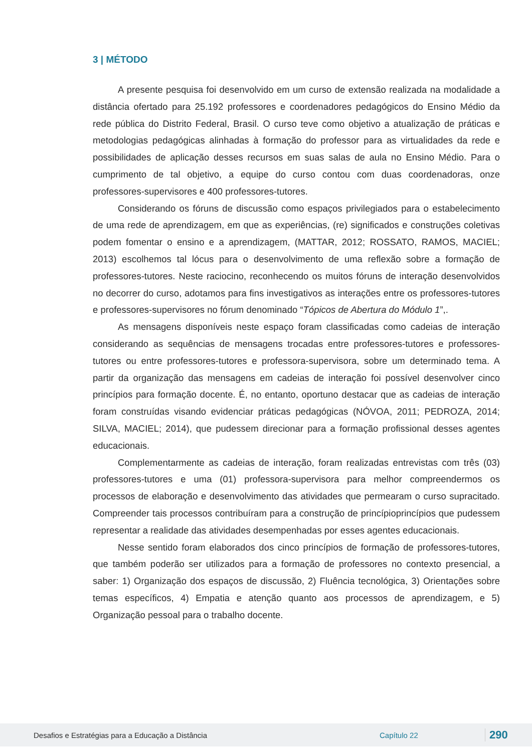3 | MÉTODO
A presente pesquisa foi desenvolvido em um curso de extensão realizada na modalidade a distância ofertado para 25.192 professores e coordenadores pedagógicos do Ensino Médio da rede pública do Distrito Federal, Brasil. O curso teve como objetivo a atualização de práticas e metodologias pedagógicas alinhadas à formação do professor para as virtualidades da rede e possibilidades de aplicação desses recursos em suas salas de aula no Ensino Médio. Para o cumprimento de tal objetivo, a equipe do curso contou com duas coordenadoras, onze professores-supervisores e 400 professores-tutores.
Considerando os fóruns de discussão como espaços privilegiados para o estabelecimento de uma rede de aprendizagem, em que as experiências, (re) significados e construções coletivas podem fomentar o ensino e a aprendizagem, (MATTAR, 2012; ROSSATO, RAMOS, MACIEL; 2013) escolhemos tal lócus para o desenvolvimento de uma reflexão sobre a formação de professores-tutores. Neste raciocino, reconhecendo os muitos fóruns de interação desenvolvidos no decorrer do curso, adotamos para fins investigativos as interações entre os professores-tutores e professores-supervisores no fórum denominado “Tópicos de Abertura do Módulo 1”,.
As mensagens disponíveis neste espaço foram classificadas como cadeias de interação considerando as sequências de mensagens trocadas entre professores-tutores e professores-tutores ou entre professores-tutores e professora-supervisora, sobre um determinado tema. A partir da organização das mensagens em cadeias de interação foi possível desenvolver cinco princípios para formação docente. É, no entanto, oportuno destacar que as cadeias de interação foram construídas visando evidenciar práticas pedagógicas (NÓVOA, 2011; PEDROZA, 2014; SILVA, MACIEL; 2014), que pudessem direcionar para a formação profissional desses agentes educacionais.
Complementarmente as cadeias de interação, foram realizadas entrevistas com três (03) professores-tutores e uma (01) professora-supervisora para melhor compreendermos os processos de elaboração e desenvolvimento das atividades que permearam o curso supracitado. Compreender tais processos contribuíram para a construção de princípioprincípios que pudessem representar a realidade das atividades desempenhadas por esses agentes educacionais.
Nesse sentido foram elaborados dos cinco princípios de formação de professores-tutores, que também poderão ser utilizados para a formação de professores no contexto presencial, a saber: 1) Organização dos espaços de discussão, 2) Fluência tecnológica, 3) Orientações sobre temas específicos, 4) Empatia e atenção quanto aos processos de aprendizagem, e 5) Organização pessoal para o trabalho docente.
Desafios e Estratégias para a Educação a Distância Capítulo 22 290